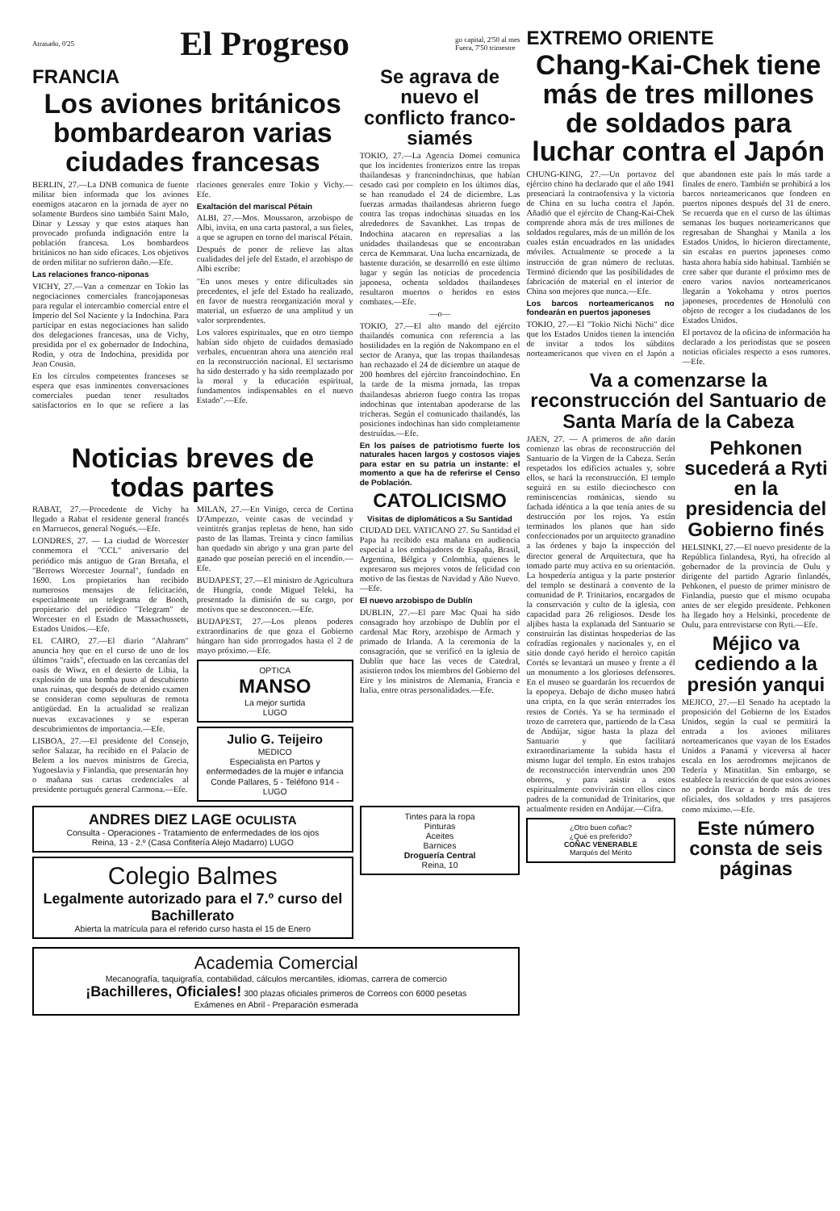Atrasado, 0'25
El Progreso
go capital, 2'50 al mes
Fuera, 7'50 trimestre
FRANCIA
Los aviones británicos bombardearon varias ciudades francesas
BERLIN, 27.—La DNB comunica de fuente militar bien informada que los aviones enemigos atacaron en la jornada de ayer no solamente Burdeos sino también Saint Malo, Dinar y Lessay y que estos ataques han provocado profunda indignación entre la población francesa. Los bombardeos británicos no han sido eficaces. Los objetivos de orden militar no sufrieron daño.—Efe.
Las relaciones franco-niponas
VICHY, 27.—Van a comenzar en Tokio las negociaciones comerciales francojaponesas para regular el intercambio comercial entre el Imperio del Sol Naciente y la Indochina. Para participar en estas negociaciones han salido dos delegaciones francesas, una de Vichy, presidida por el ex gobernador de Indochina, Rodin, y otra de Indochina, presidida por Jean Cousin.
En los círculos competentes franceses se espera que esas inminentes conversaciones comerciales puedan tener resultados satisfactorios en lo que se refiere a las rlaciones generales entre Tokio y Vichy.—Efe.
Exaltación del mariscal Pétain
ALBI, 27.—Mos. Moussaron, arzobispo de Albi, invita, en una carta pastoral, a sus fieles, a que se agrupen en torno del mariscal Pétain.
Después de poner de relieve las altas cualidades del jefe del Estado, el arzobispo de Albi escribe:
"En unos meses y entre dificultades sin precedentes, el jefe del Estado ha realizado, en favor de nuestra reorganización moral y material, un esfuerzo de una amplitud y un valor sorprendentes.
Los valores espirituales, que en otro tiempo habían sido objeto de cuidados demasiado verbales, encuentran ahora una atención real en la reconstrucción nacional. El sectarismo ha sido desterrado y ha sido reemplazado por la moral y la educación espiritual, fundamentos indispensables en el nuevo Estado".—Efe.
Se agrava de nuevo el conflicto franco-siamés
TOKIO, 27.—La Agencia Domei comunica que los incidentes fronterizos entre las tropas thailandesas y francoindochinas, que habían cesado casi por completo en los últimos días, se han reanudado el 24 de diciembre. Las fuerzas armadas thailandesas abrieron fuego contra las tropas indochinas situadas en los alrededores de Savankhet. Las tropas de Indochina atacaron en represalias a las unidades thailandesas que se encontraban cerca de Kemmarat. Una lucha encarnizada, de bastente duración, se desarrolló en este último lugar y según las noticias de procedencia japonesa, ochenta soldados thailandeses resultaron muertos o heridos en estos combates.—Efe.
—o—
TOKIO, 27.—El alto mando del ejército thailandés comunica con referencia a las hostilidades en la región de Nakompano en el sector de Aranya, que las tropas thailandesas han rechazado el 24 de diciembre un ataque de 200 hombres del ejército francoindochino. En la tarde de la misma jornada, las tropas thailandesas abrieron fuego contra las tropas indochinas que intentaban apoderarse de las tricheras. Según el comunicado thailandés, las posiciones indochinas han sido completamente destruídas.—Efe.
Noticias breves de todas partes
RABAT, 27.—Procedente de Vichy ha llegado a Rabat el residente general francés en Marruecos, general Nogués.—Efe.
LONDRES, 27. — La ciudad de Worcester conmemora el "CCL" aniversario del periódico más antiguo de Gran Bretaña, el "Berrows Worcester Journal", fundado en 1690. Los propietarios han recibido numerosos mensajes de felicitación, especialmente un telegrama de Booth, propietario del periódico "Telegram" de Worcester en el Estado de Massachussets, Estados Unidos.—Efe.
EL CAIRO, 27.—El diario "Alahram" anuncia hoy que en el curso de uno de los últimos "raids", efectuado en las cercanías del oasis de Wiwz, en el desierto de Libia, la explosión de una bomba puso al descubierto unas ruinas, que después de detenido examen se consideran como sepulturas de remota antigüedad. En la actualidad se realizan nuevas excavaciones y se esperan descubrimientos de importancia.—Efe.
LISBOA, 27.—El presidente del Consejo, señor Salazar, ha recibido en el Palacio de Belem a los nuevos ministros de Grecia, Yugoeslavia y Finlandia, que presentarán hoy o mañana sus cartas credenciales al presidente portugués general Carmona.—Efe.
MILAN, 27.—En Vinigo, cerca de Cortina D'Ampezzo, veinte casas de vecindad y veintitrés granjas repletas de heno, han sido pasto de las llamas. Treinta y cinco familias han quedado sin abrigo y una gran parte del ganado que poseían pereció en el incendio.—Efe.
BUDAPEST, 27.—El ministro de Agricultura de Hungría, conde Miguel Teleki, ha presentado la dimisión de su cargo, por motivos que se desconocen.—Efe.
BUDAPEST, 27.—Los plenos poderes extraordinarios de que goza el Gobierno húngaro han sido prorrogados hasta el 2 de mayo próximo.—Efe.
OPTICA
MANSO
La mejor surtida
LUGO
Julio G. Teijeiro
MEDICO
Especialista en Partos y enfermedades de la mujer e infancia
Conde Pallares, 5 - Teléfono 914 - LUGO
En los países de patriotismo fuerte los naturales hacen largos y costosos viajes para estar en su patria un instante: el momento a que ha de referirse el Censo de Población.
CATOLICISMO
Visitas de diplomáticos a Su Santidad
CIUDAD DEL VATICANO 27. Su Santidad el Papa ha recibido esta mañana en audiencia especial a los embajadores de España, Brasil, Argentina, Bélgica y Colombia, quienes le expresaron sus mejores votos de felicidad con motivo de las fiestas de Navidad y Año Nuevo.—Efe.
El nuevo arzobispo de Dublín
DUBLIN, 27.—El pare Mac Quai ha sido consagrado hoy arzobispo de Dublín por el cardenal Mac Rory, arzobispo de Armach y primado de Irlanda. A la ceremonia de la consagración, que se verificó en la iglesia de Dublín que hace las veces de Catedral, asistieron todos los miembros del Gobierno del Eire y los ministros de Alemania, Francia e Italia, entre otras personalidades.—Efe.
ANDRES DIEZ LAGE OCULISTA
Consulta - Operaciones - Tratamiento de enfermedades de los ojos
Reina, 13 - 2.º (Casa Confitería Alejo Madarro) LUGO
Colegio Balmes
Legalmente autorizado para el 7.º curso del Bachillerato
Abierta la matrícula para el referido curso hasta el 15 de Enero
Tintes para la ropa
Pinturas
Aceites
Barnices
Droguería Central
Reina, 10
Academia Comercial
Mecanografía, taquigrafía, contabilidad, cálculos mercantiles, idiomas, carrera de comercio
¡Bachilleres, Oficiales! 300 plazas oficiales primeros de Correos con 6000 pesetas
Exámenes en Abril - Preparación esmerada
EXTREMO ORIENTE
Chang-Kai-Chek tiene más de tres millones de soldados para luchar contra el Japón
CHUNG-KING, 27.—Un portavoz del ejército chino ha declarado que el año 1941 presenciará la contraofensiva y la victoria de China en su lucha contra el Japón. Añadió que el ejército de Chang-Kai-Chek comprende ahora más de tres millones de soldados regulares, más de un millón de los cuales están encuadrados en las unidades móviles. Actualmente se procede a la instrucción de gran número de reclutas. Terminó diciendo que las posibilidades de fabricación de material en el interior de China son mejores que nunca.—Efe.
Los barcos norteamericanos no fondearán en puertos japoneses
TOKIO, 27.—El "Tokio Nichi Nichi" dice que los Estados Unidos tienen la intención de invitar a todos los súbditos norteamericanos que viven en el Japón a que abandonen este país lo más tarde a finales de enero. También se prohibirá a los barcos norteamericanos que fondeen en puertos nipones después del 31 de enero. Se recuerda que en el curso de las últimas semanas los buques norteamericanos que regresaban de Shanghai y Manila a los Estados Unidos, lo hicieron directamente, sin escalas en puertos japoneses como hasta ahora había sido habitual. También se cree saber que durante el próximo mes de enero varios navíos norteamericanos llegarán a Yokohama y otros puertos japoneses, procedentes de Honolulú con objeto de recoger a los ciudadanos de los Estados Unidos.
El portavoz de la oficina de información ha declarado a los periodistas que se poseen noticias oficiales respecto a esos rumores.—Efe.
Va a comenzarse la reconstrucción del Santuario de Santa María de la Cabeza
JAEN, 27. — A primeros de año darán comienzo las obras de reconstrucción del Santuario de la Virgen de la Cabeza. Serán respetados los edificios actuales y, sobre ellos, se hará la reconstrucción. El templo seguirá en su estilo dieciochesco con reminiscencias románicas, siendo su fachada idéntica a la que tenía antes de su destrucción por los rojos. Ya están terminados los planos que han sido confeccionados por un arquitecto granadino a las órdenes y bajo la inspección del director general de Arquitectura, que ha tomado parte muy activa en su orientación. La hospedería antigua y la parte posterior del templo se destinará a convento de la comunidad de P. Trinitarios, encargados de la conservación y culto de la iglesia, con capacidad para 26 religiosos. Desde los aljibes hasta la explanada del Santuario se construirán las distintas hospederías de las cofradías regionales y nacionales y, en el sitio donde cayó herido el heroico capitán Cortés se levantará un museo y frente a él un monumento a los gloriosos defensores. En el museo se guardarán los recuerdos de la epopeya. Debajo de dicho museo habrá una cripta, en la que serán enterrados los restos de Cortés. Ya se ha terminado el trozo de carretera que, partiendo de la Casa de Andújar, sigue hasta la plaza del Santuario y que facilitará extraordinariamente la subida hasta el mismo lugar del templo. En estos trabajos de reconstrucción intervendrán unos 200 obreros, y para asistir a estos espiritualmente convivirán con ellos cinco padres de la comunidad de Trinitarios, que actualmente residen en Andújar.—Cifra.
¿Otro buen coñac?
¿Qué es preferido?
COÑAC VENERABLE
Marqués del Mérito
Pehkonen sucederá a Ryti en la presidencia del Gobierno finés
HELSINKI, 27.—El nuevo presidente de la República finlandesa, Ryti, ha ofrecido al gobernador de la provincia de Oulu y dirigente del partido Agrario finlandés, Pehkonen, el puesto de primer ministro de Finlandia, puesto que el mismo ocupaba antes de ser elegido presidente. Pehkonen ha llegado hoy a Helsinki, procedente de Oulu, para entrevistarse con Ryti.—Efe.
Méjico va cediendo a la presión yanqui
MEJICO, 27.—El Senado ha aceptado la proposición del Gobierno de los Estados Unidos, según la cual se permitirá la entrada a los aviones militares norteamericanos que vayan de los Estados Unidos a Panamá y viceversa al hacer escala en los aerodromos mejicanos de Tedería y Minatitlan. Sin embargo, se establece la restricción de que estos aviones no podrán llevar a bordo más de tres oficiales, dos soldados y tres pasajeros como máximo.—Efe.
Este número consta de seis páginas